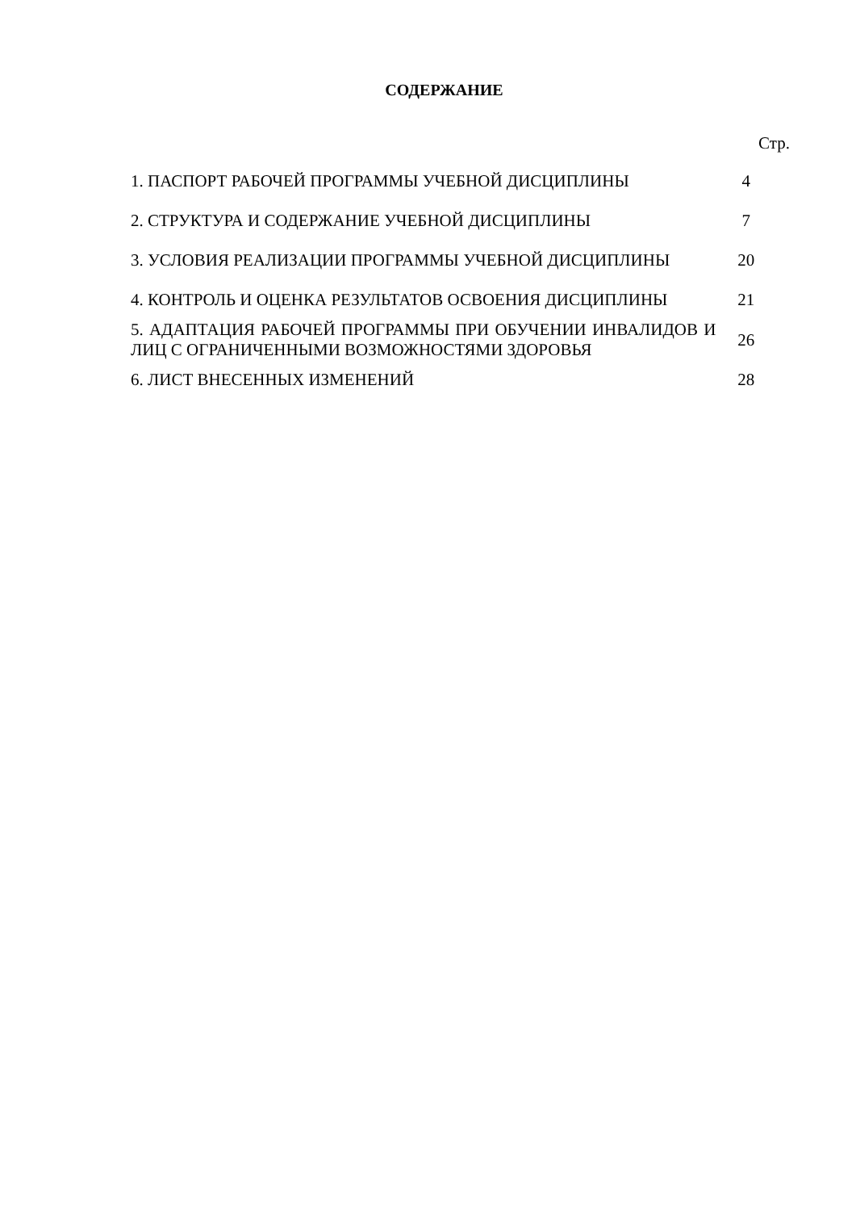СОДЕРЖАНИЕ
Стр.
| 1. ПАСПОРТ РАБОЧЕЙ ПРОГРАММЫ УЧЕБНОЙ ДИСЦИПЛИНЫ | 4 |
| 2. СТРУКТУРА И СОДЕРЖАНИЕ УЧЕБНОЙ ДИСЦИПЛИНЫ | 7 |
| 3. УСЛОВИЯ РЕАЛИЗАЦИИ ПРОГРАММЫ УЧЕБНОЙ ДИСЦИПЛИНЫ | 20 |
| 4. КОНТРОЛЬ И ОЦЕНКА РЕЗУЛЬТАТОВ ОСВОЕНИЯ ДИСЦИПЛИНЫ | 21 |
| 5. АДАПТАЦИЯ РАБОЧЕЙ ПРОГРАММЫ ПРИ ОБУЧЕНИИ ИНВАЛИДОВ И ЛИЦ С ОГРАНИЧЕННЫМИ ВОЗМОЖНОСТЯМИ ЗДОРОВЬЯ | 26 |
| 6. ЛИСТ ВНЕСЕННЫХ ИЗМЕНЕНИЙ | 28 |